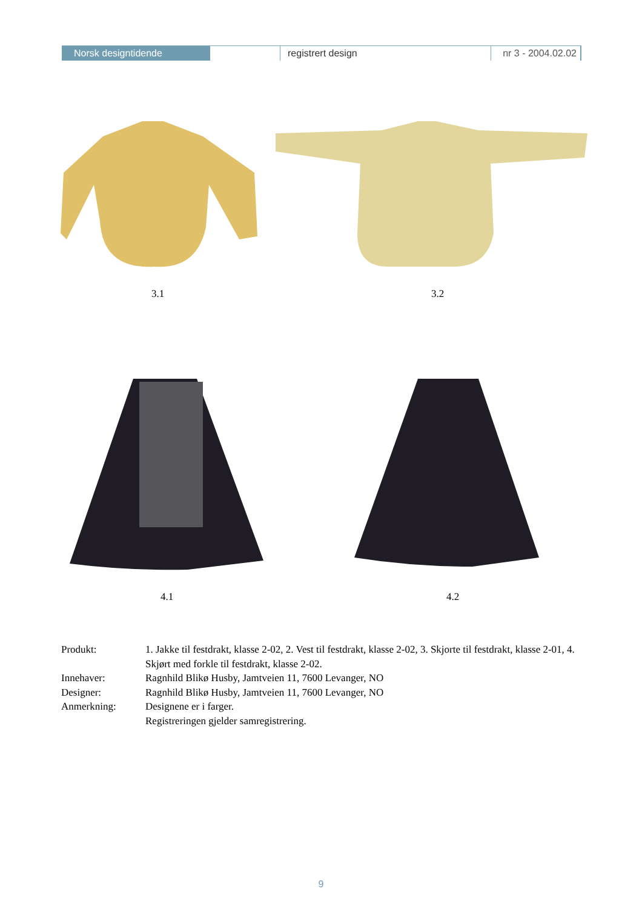Norsk designtidende registrert design nr 3 - 2004.02.02
3.1 3.2
4.1 4.2
Produkt: 1. Jakke til festdrakt, klasse 2-02, 2. Vest til festdrakt, klasse 2-02, 3. Skjorte til festdrakt, klasse 2-01, 4. Skjørt med forkle til festdrakt, klasse 2-02.
Innehaver: Ragnhild Blikø Husby, Jamtveien 11, 7600 Levanger, NO
Designer: Ragnhild Blikø Husby, Jamtveien 11, 7600 Levanger, NO
Anmerkning: Designene er i farger.
Registreringen gjelder samregistrering.
9